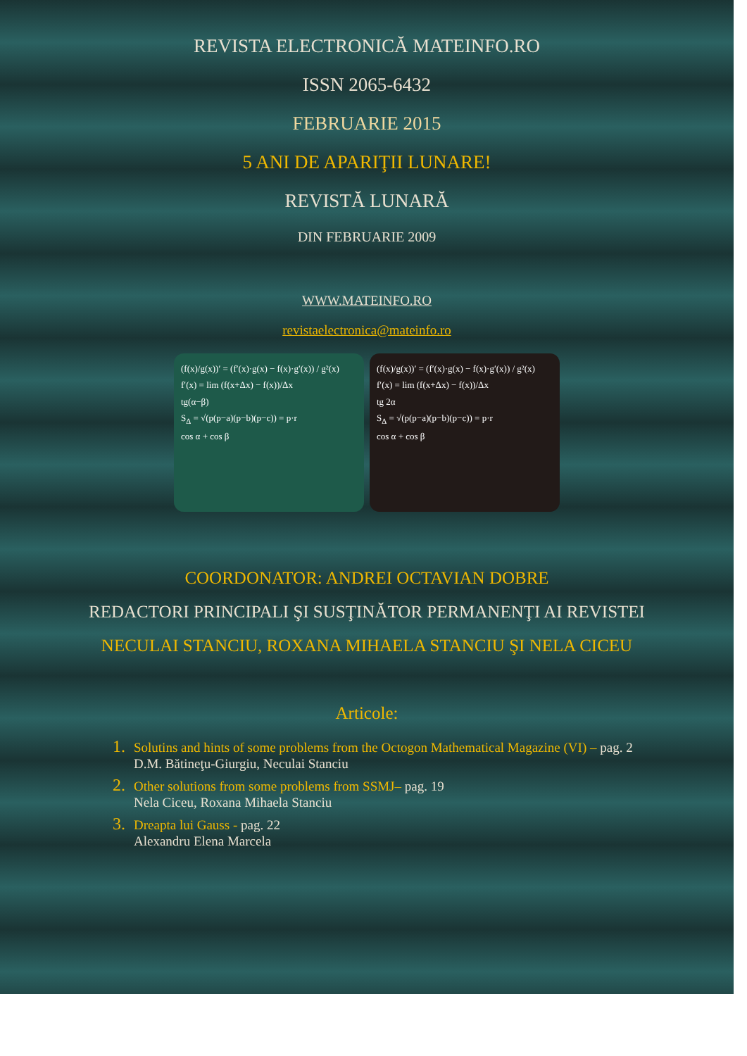REVISTA ELECTRONICĂ MATEINFO.RO
ISSN 2065-6432
FEBRUARIE 2015
5 ANI DE APARIŢII LUNARE!
REVISTĂ LUNARĂ
DIN FEBRUARIE 2009
WWW.MATEINFO.RO
revistaelectronica@mateinfo.ro
(f(x)/g(x))′ = (f′(x)·g(x) − f(x)·g′(x)) / g²(x)
f′(x) = lim (f(x+Δx) − f(x))/Δx
tg(α−β)
S<sub>Δ</sub> = √(p(p−a)(p−b)(p−c)) = p·r
cos α + cos β
(f(x)/g(x))′ = (f′(x)·g(x) − f(x)·g′(x)) / g²(x)
f′(x) = lim (f(x+Δx) − f(x))/Δx
tg 2α
S<sub>Δ</sub> = √(p(p−a)(p−b)(p−c)) = p·r
cos α + cos β
COORDONATOR: ANDREI OCTAVIAN DOBRE
REDACTORI PRINCIPALI ŞI SUSŢINĂTOR PERMANENŢI AI REVISTEI
NECULAI STANCIU, ROXANA MIHAELA STANCIU ŞI NELA CICEU
Articole:
1. Solutins and hints of some problems from the Octogon Mathematical Magazine (VI) – pag. 2
D.M. Bătineţu-Giurgiu, Neculai Stanciu
2. Other solutions from some problems from SSMJ– pag. 19
Nela Ciceu, Roxana Mihaela Stanciu
3. Dreapta lui Gauss - pag. 22
Alexandru Elena Marcela